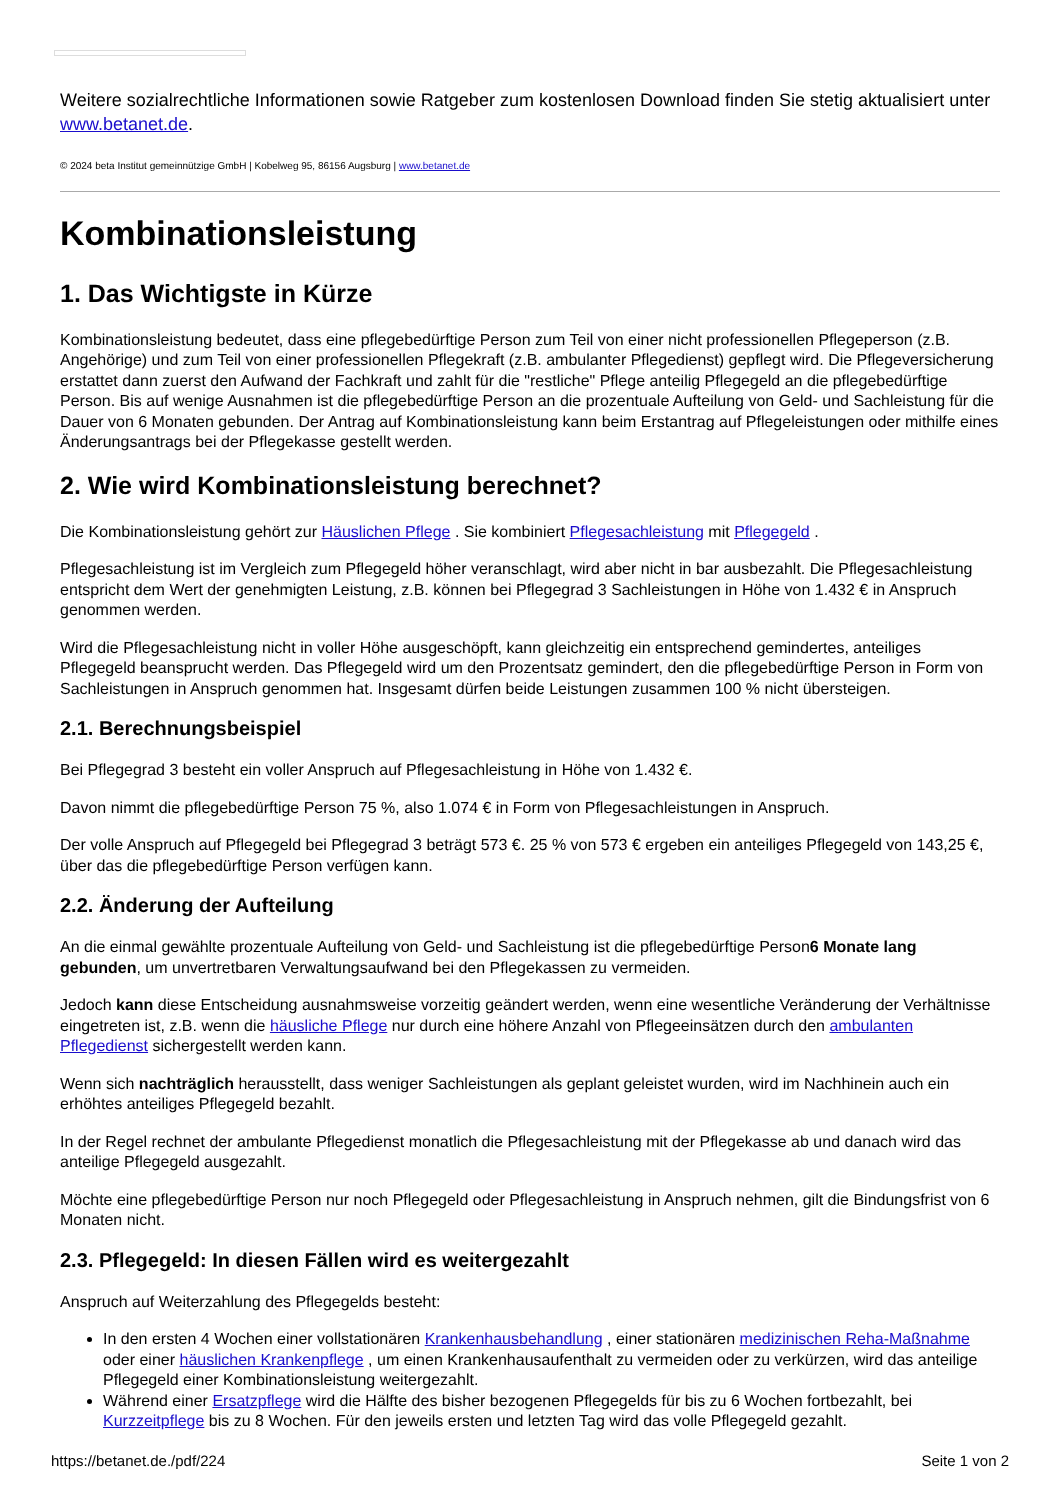Weitere sozialrechtliche Informationen sowie Ratgeber zum kostenlosen Download finden Sie stetig aktualisiert unter www.betanet.de.
© 2024 beta Institut gemeinnützige GmbH | Kobelweg 95, 86156 Augsburg | www.betanet.de
Kombinationsleistung
1. Das Wichtigste in Kürze
Kombinationsleistung bedeutet, dass eine pflegebedürftige Person zum Teil von einer nicht professionellen Pflegeperson (z.B. Angehörige) und zum Teil von einer professionellen Pflegekraft (z.B. ambulanter Pflegedienst) gepflegt wird. Die Pflegeversicherung erstattet dann zuerst den Aufwand der Fachkraft und zahlt für die "restliche" Pflege anteilig Pflegegeld an die pflegebedürftige Person. Bis auf wenige Ausnahmen ist die pflegebedürftige Person an die prozentuale Aufteilung von Geld- und Sachleistung für die Dauer von 6 Monaten gebunden. Der Antrag auf Kombinationsleistung kann beim Erstantrag auf Pflegeleistungen oder mithilfe eines Änderungsantrags bei der Pflegekasse gestellt werden.
2. Wie wird Kombinationsleistung berechnet?
Die Kombinationsleistung gehört zur Häuslichen Pflege . Sie kombiniert Pflegesachleistung mit Pflegegeld .
Pflegesachleistung ist im Vergleich zum Pflegegeld höher veranschlagt, wird aber nicht in bar ausbezahlt. Die Pflegesachleistung entspricht dem Wert der genehmigten Leistung, z.B. können bei Pflegegrad 3 Sachleistungen in Höhe von 1.432 € in Anspruch genommen werden.
Wird die Pflegesachleistung nicht in voller Höhe ausgeschöpft, kann gleichzeitig ein entsprechend gemindertes, anteiliges Pflegegeld beansprucht werden. Das Pflegegeld wird um den Prozentsatz gemindert, den die pflegebedürftige Person in Form von Sachleistungen in Anspruch genommen hat. Insgesamt dürfen beide Leistungen zusammen 100 % nicht übersteigen.
2.1. Berechnungsbeispiel
Bei Pflegegrad 3 besteht ein voller Anspruch auf Pflegesachleistung in Höhe von 1.432 €.
Davon nimmt die pflegebedürftige Person 75 %, also 1.074 € in Form von Pflegesachleistungen in Anspruch.
Der volle Anspruch auf Pflegegeld bei Pflegegrad 3 beträgt 573 €. 25 % von 573 € ergeben ein anteiliges Pflegegeld von 143,25 €, über das die pflegebedürftige Person verfügen kann.
2.2. Änderung der Aufteilung
An die einmal gewählte prozentuale Aufteilung von Geld- und Sachleistung ist die pflegebedürftige Person6 Monate lang gebunden, um unvertretbaren Verwaltungsaufwand bei den Pflegekassen zu vermeiden.
Jedoch kann diese Entscheidung ausnahmsweise vorzeitig geändert werden, wenn eine wesentliche Veränderung der Verhältnisse eingetreten ist, z.B. wenn die häusliche Pflege nur durch eine höhere Anzahl von Pflegeeinsätzen durch den ambulanten Pflegedienst sichergestellt werden kann.
Wenn sich nachträglich herausstellt, dass weniger Sachleistungen als geplant geleistet wurden, wird im Nachhinein auch ein erhöhtes anteiliges Pflegegeld bezahlt.
In der Regel rechnet der ambulante Pflegedienst monatlich die Pflegesachleistung mit der Pflegekasse ab und danach wird das anteilige Pflegegeld ausgezahlt.
Möchte eine pflegebedürftige Person nur noch Pflegegeld oder Pflegesachleistung in Anspruch nehmen, gilt die Bindungsfrist von 6 Monaten nicht.
2.3. Pflegegeld: In diesen Fällen wird es weitergezahlt
Anspruch auf Weiterzahlung des Pflegegelds besteht:
In den ersten 4 Wochen einer vollstationären Krankenhausbehandlung , einer stationären medizinischen Reha-Maßnahme oder einer häuslichen Krankenpflege , um einen Krankenhausaufenthalt zu vermeiden oder zu verkürzen, wird das anteilige Pflegegeld einer Kombinationsleistung weitergezahlt.
Während einer Ersatzpflege wird die Hälfte des bisher bezogenen Pflegegelds für bis zu 6 Wochen fortbezahlt, bei Kurzzeitpflege bis zu 8 Wochen. Für den jeweils ersten und letzten Tag wird das volle Pflegegeld gezahlt.
https://betanet.de./pdf/224 Seite 1 von 2